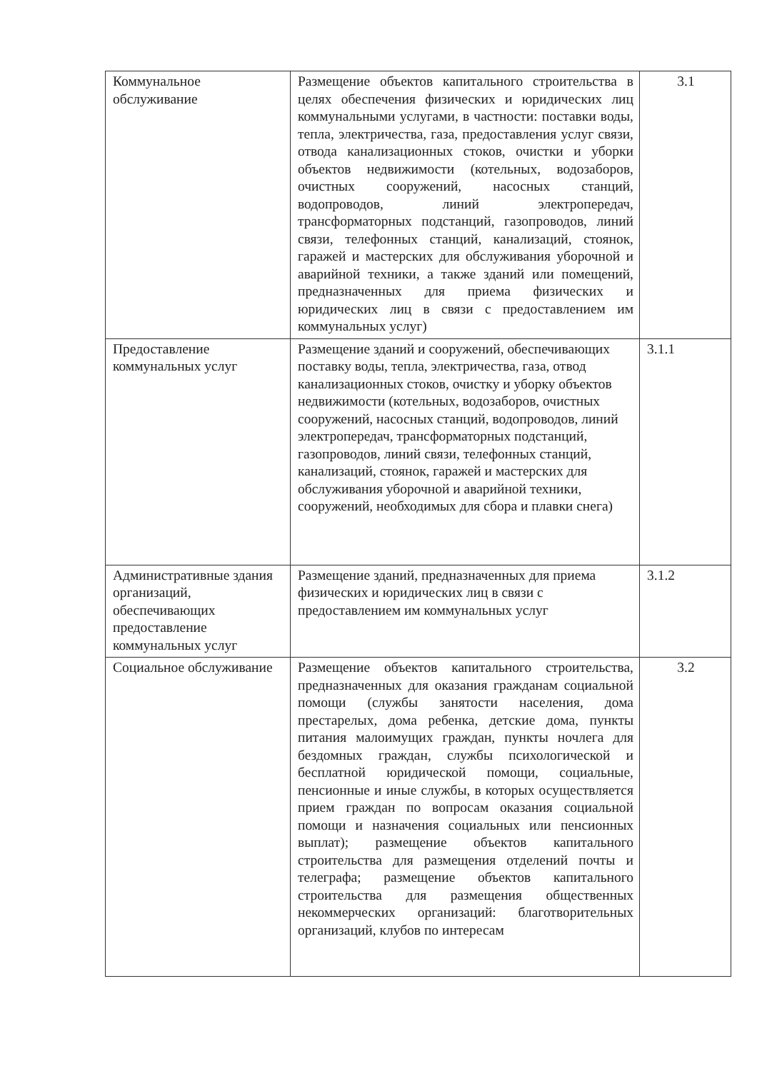| Коммунальное обслуживание | Размещение объектов капитального строительства в целях обеспечения физических и юридических лиц коммунальными услугами, в частности: поставки воды, тепла, электричества, газа, предоставления услуг связи, отвода канализационных стоков, очистки и уборки объектов недвижимости (котельных, водозаборов, очистных сооружений, насосных станций, водопроводов, линий электропередач, трансформаторных подстанций, газопроводов, линий связи, телефонных станций, канализаций, стоянок, гаражей и мастерских для обслуживания уборочной и аварийной техники, а также зданий или помещений, предназначенных для приема физических и юридических лиц в связи с предоставлением им коммунальных услуг) | 3.1 |
| Предоставление коммунальных услуг | Размещение зданий и сооружений, обеспечивающих поставку воды, тепла, электричества, газа, отвод канализационных стоков, очистку и уборку объектов недвижимости (котельных, водозаборов, очистных сооружений, насосных станций, водопроводов, линий электропередач, трансформаторных подстанций, газопроводов, линий связи, телефонных станций, канализаций, стоянок, гаражей и мастерских для обслуживания уборочной и аварийной техники, сооружений, необходимых для сбора и плавки снега) | 3.1.1 |
| Административные здания организаций, обеспечивающих предоставление коммунальных услуг | Размещение зданий, предназначенных для приема физических и юридических лиц в связи с предоставлением им коммунальных услуг | 3.1.2 |
| Социальное обслуживание | Размещение объектов капитального строительства, предназначенных для оказания гражданам социальной помощи (службы занятости населения, дома престарелых, дома ребенка, детские дома, пункты питания малоимущих граждан, пункты ночлега для бездомных граждан, службы психологической и бесплатной юридической помощи, социальные, пенсионные и иные службы, в которых осуществляется прием граждан по вопросам оказания социальной помощи и назначения социальных или пенсионных выплат); размещение объектов капитального строительства для размещения отделений почты и телеграфа; размещение объектов капитального строительства для размещения общественных некоммерческих организаций: благотворительных организаций, клубов по интересам | 3.2 |